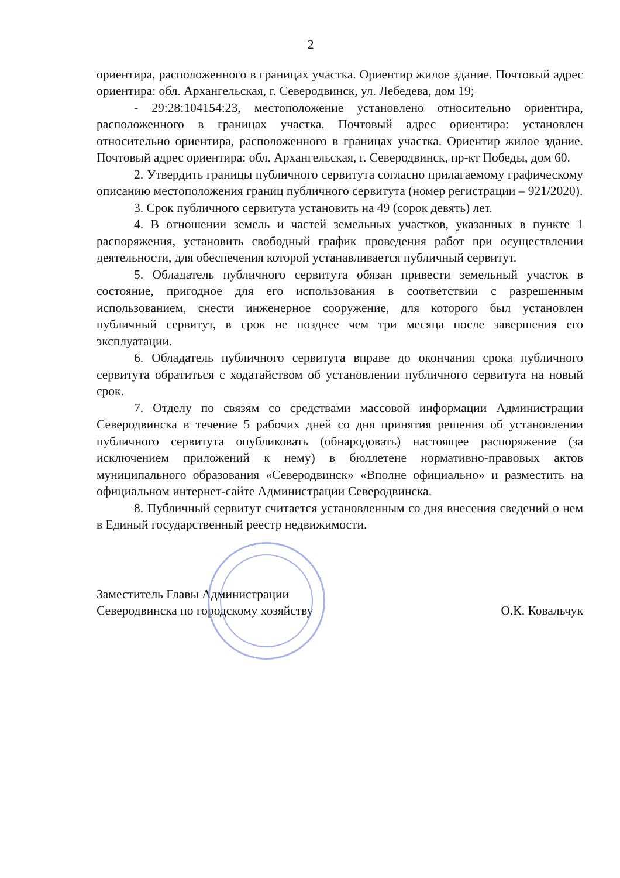2
ориентира, расположенного в границах участка. Ориентир жилое здание. Почтовый адрес ориентира: обл. Архангельская, г. Северодвинск, ул. Лебедева, дом 19;
- 29:28:104154:23, местоположение установлено относительно ориентира, расположенного в границах участка. Почтовый адрес ориентира: установлен относительно ориентира, расположенного в границах участка. Ориентир жилое здание. Почтовый адрес ориентира: обл. Архангельская, г. Северодвинск, пр-кт Победы, дом 60.
2. Утвердить границы публичного сервитута согласно прилагаемому графическому описанию местоположения границ публичного сервитута (номер регистрации – 921/2020).
3. Срок публичного сервитута установить на 49 (сорок девять) лет.
4. В отношении земель и частей земельных участков, указанных в пункте 1 распоряжения, установить свободный график проведения работ при осуществлении деятельности, для обеспечения которой устанавливается публичный сервитут.
5. Обладатель публичного сервитута обязан привести земельный участок в состояние, пригодное для его использования в соответствии с разрешенным использованием, снести инженерное сооружение, для которого был установлен публичный сервитут, в срок не позднее чем три месяца после завершения его эксплуатации.
6. Обладатель публичного сервитута вправе до окончания срока публичного сервитута обратиться с ходатайством об установлении публичного сервитута на новый срок.
7. Отделу по связям со средствами массовой информации Администрации Северодвинска в течение 5 рабочих дней со дня принятия решения об установлении публичного сервитута опубликовать (обнародовать) настоящее распоряжение (за исключением приложений к нему) в бюллетене нормативно-правовых актов муниципального образования «Северодвинск» «Вполне официально» и разместить на официальном интернет-сайте Администрации Северодвинска.
8. Публичный сервитут считается установленным со дня внесения сведений о нем в Единый государственный реестр недвижимости.
Заместитель Главы Администрации
Северодвинска по городскому хозяйству
О.К. Ковальчук